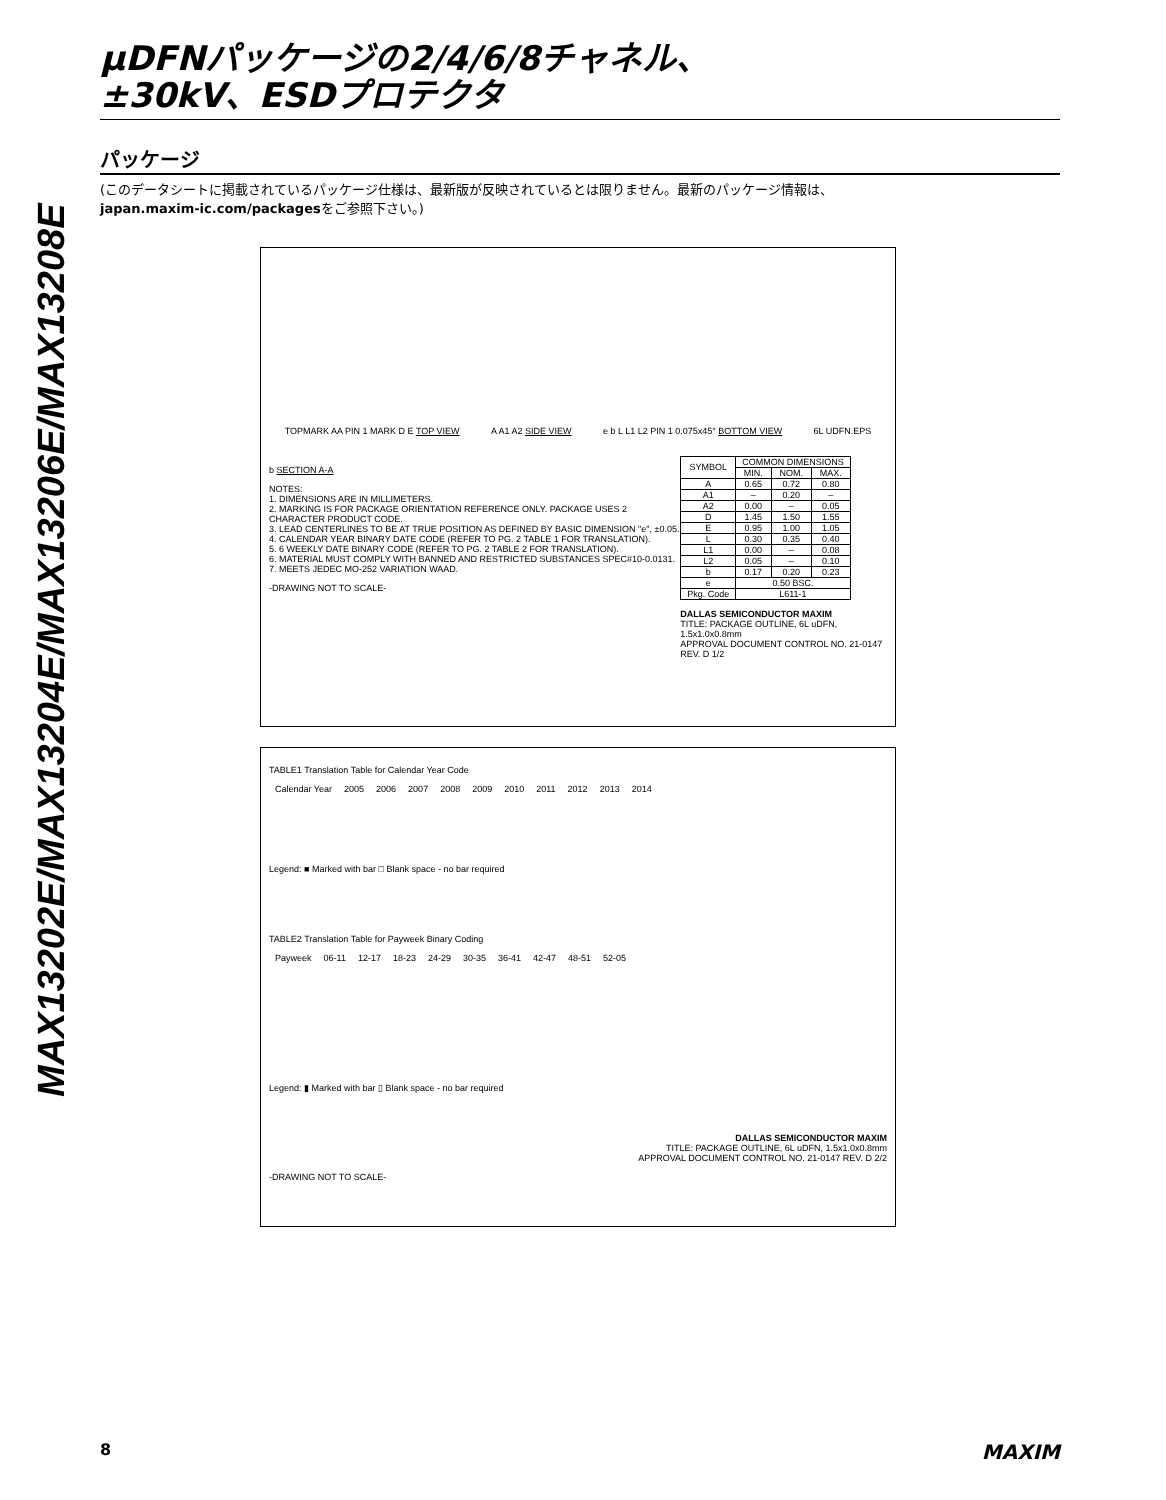MAX13202E/MAX13204E/MAX13206E/MAX13208E
µDFNパッケージの2/4/6/8チャネル、
±30kV、ESDプロテクタ
パッケージ
(このデータシートに掲載されているパッケージ仕様は、最新版が反映されているとは限りません。最新のパッケージ情報は、
japan.maxim-ic.com/packagesをご参照下さい。)
TOPMARK AA PIN 1 MARK D E TOP VIEW A A1 A2 SIDE VIEW e b L L1 L2 PIN 1 0.075x45° BOTTOM VIEW 6L UDFN.EPS
b SECTION A-A
NOTES:
1. DIMENSIONS ARE IN MILLIMETERS.
2. MARKING IS FOR PACKAGE ORIENTATION REFERENCE ONLY. PACKAGE USES 2 CHARACTER PRODUCT CODE.
3. LEAD CENTERLINES TO BE AT TRUE POSITION AS DEFINED BY BASIC DIMENSION "e", ±0.05.
4. CALENDAR YEAR BINARY DATE CODE (REFER TO PG. 2 TABLE 1 FOR TRANSLATION).
5. 6 WEEKLY DATE BINARY CODE (REFER TO PG. 2 TABLE 2 FOR TRANSLATION).
6. MATERIAL MUST COMPLY WITH BANNED AND RESTRICTED SUBSTANCES SPEC#10-0.0131.
7. MEETS JEDEC MO-252 VARIATION WAAD.
-DRAWING NOT TO SCALE-
| SYMBOL | COMMON DIMENSIONS | | |
| --- | --- | --- | --- |
| | MIN. | NOM. | MAX. |
| A | 0.65 | 0.72 | 0.80 |
| A1 | – | 0.20 | – |
| A2 | 0.00 | – | 0.05 |
| D | 1.45 | 1.50 | 1.55 |
| E | 0.95 | 1.00 | 1.05 |
| L | 0.30 | 0.35 | 0.40 |
| L1 | 0.00 | – | 0.08 |
| L2 | 0.05 | – | 0.10 |
| b | 0.17 | 0.20 | 0.23 |
| e | 0.50 BSC. | | |
| Pkg. Code | L611-1 | | |
DALLAS SEMICONDUCTOR MAXIM
TITLE: PACKAGE OUTLINE, 6L uDFN, 1.5x1.0x0.8mm
APPROVAL DOCUMENT CONTROL NO. 21-0147 REV. D 1/2
TABLE1 Translation Table for Calendar Year Code
| Calendar Year | 2005 | 2006 | 2007 | 2008 | 2009 | 2010 | 2011 | 2012 | 2013 | 2014 |
Legend: ■ Marked with bar □ Blank space - no bar required
TABLE2 Translation Table for Payweek Binary Coding
| Payweek | 06-11 | 12-17 | 18-23 | 24-29 | 30-35 | 36-41 | 42-47 | 48-51 | 52-05 |
Legend: ▮ Marked with bar ▯ Blank space - no bar required
DALLAS SEMICONDUCTOR MAXIM
TITLE: PACKAGE OUTLINE, 6L uDFN, 1.5x1.0x0.8mm
APPROVAL DOCUMENT CONTROL NO. 21-0147 REV. D 2/2
-DRAWING NOT TO SCALE-
8 MAXIM